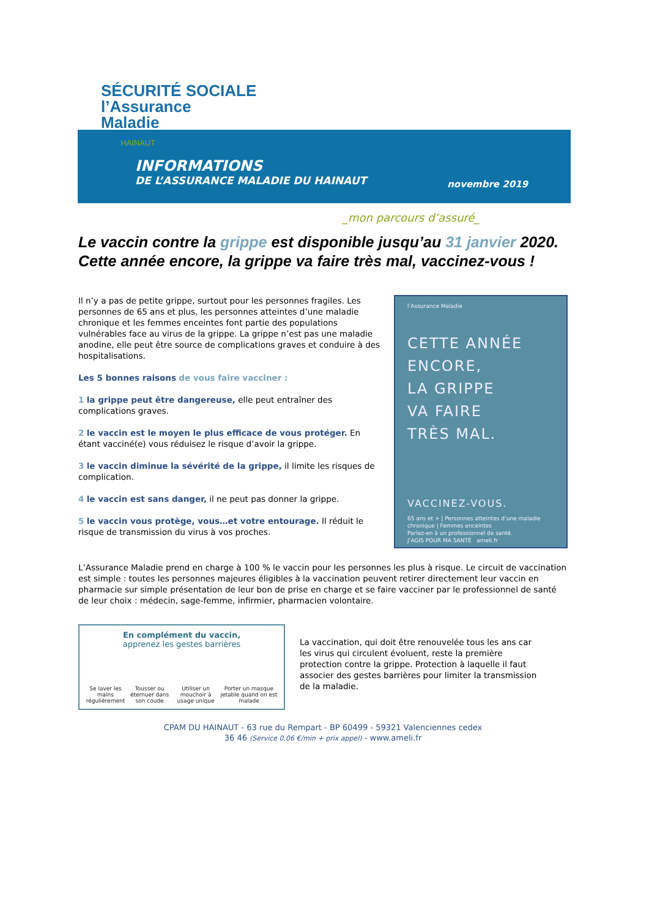INFORMATIONS
DE L’ASSURANCE MALADIE DU HAINAUT
novembre 2019
SÉCURITÉ SOCIALE
l’Assurance
Maladie
HAINAUT
_mon parcours d’assuré_
Le vaccin contre la grippe est disponible jusqu’au 31 janvier 2020. Cette année encore, la grippe va faire très mal, vaccinez-vous !
Il n’y a pas de petite grippe, surtout pour les personnes fragiles. Les personnes de 65 ans et plus, les personnes atteintes d’une maladie chronique et les femmes enceintes font partie des populations vulnérables face au virus de la grippe. La grippe n’est pas une maladie anodine, elle peut être source de complications graves et conduire à des hospitalisations.
Les 5 bonnes raisons de vous faire vacciner :
1 la grippe peut être dangereuse, elle peut entraîner des complications graves.
2 le vaccin est le moyen le plus efficace de vous protéger. En étant vacciné(e) vous réduisez le risque d’avoir la grippe.
3 le vaccin diminue la sévérité de la grippe, il limite les risques de complication.
4 le vaccin est sans danger, il ne peut pas donner la grippe.
5 le vaccin vous protège, vous…et votre entourage. Il réduit le risque de transmission du virus à vos proches.
l’Assurance Maladie
CETTE ANNÉE
ENCORE,
LA GRIPPE
VA FAIRE
TRÈS MAL.
VACCINEZ-VOUS.
65 ans et + | Personnes atteintes d’une maladie chronique | Femmes enceintes
Parlez-en à un professionnel de santé.
J’AGIS POUR MA SANTÉ ameli.fr
L’Assurance Maladie prend en charge à 100 % le vaccin pour les personnes les plus à risque. Le circuit de vaccination est simple : toutes les personnes majeures éligibles à la vaccination peuvent retirer directement leur vaccin en pharmacie sur simple présentation de leur bon de prise en charge et se faire vacciner par le professionnel de santé de leur choix : médecin, sage-femme, infirmier, pharmacien volontaire.
En complément du vaccin,
apprenez les gestes barrières
Se laver les mains régulièrement Tousser ou éternuer dans son coude Utiliser un mouchoir à usage unique Porter un masque jetable quand on est malade
La vaccination, qui doit être renouvelée tous les ans car les virus qui circulent évoluent, reste la première protection contre la grippe. Protection à laquelle il faut associer des gestes barrières pour limiter la transmission de la maladie.
CPAM DU HAINAUT - 63 rue du Rempart - BP 60499 - 59321 Valenciennes cedex
36 46 (Service 0,06 €/min + prix appel) - www.ameli.fr